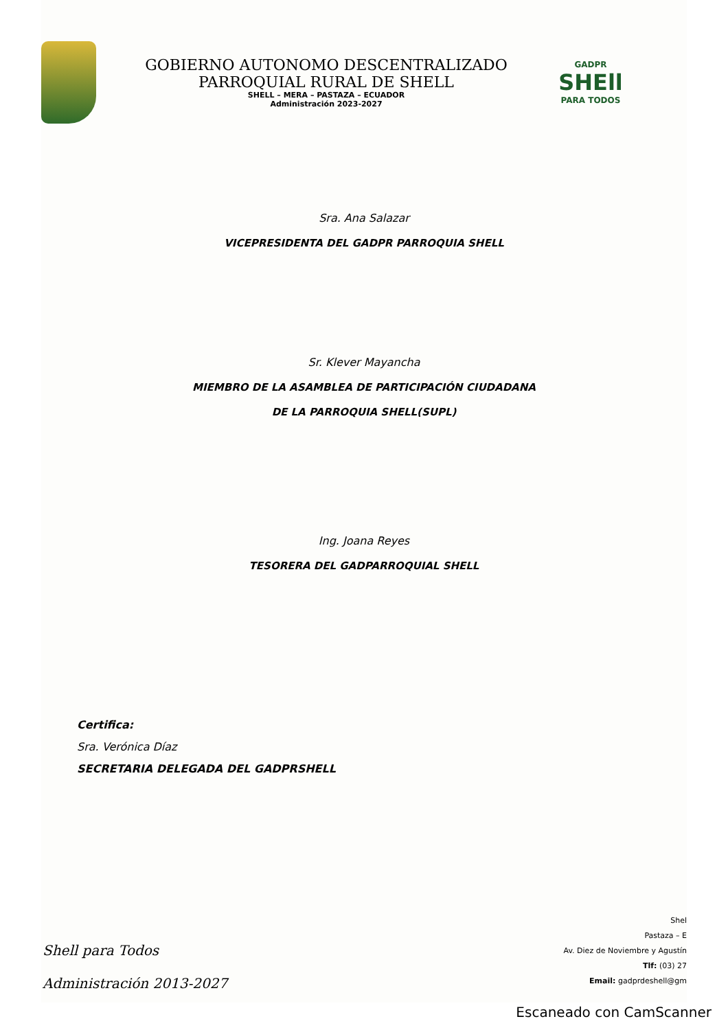GOBIERNO AUTONOMO DESCENTRALIZADO
PARROQUIAL RURAL DE SHELL
SHELL – MERA – PASTAZA – ECUADOR
Administración 2023-2027
GADPR
SHEll
PARA TODOS
Sra. Ana Salazar
VICEPRESIDENTA DEL GADPR PARROQUIA SHELL
Sr. Klever Mayancha
MIEMBRO DE LA ASAMBLEA DE PARTICIPACIÓN CIUDADANA
DE LA PARROQUIA SHELL(SUPL)
Ing. Joana Reyes
TESORERA DEL GADPARROQUIAL SHELL
Certifica:
Sra. Verónica Díaz
SECRETARIA DELEGADA DEL GADPRSHELL
Shell para Todos
Administración 2013-2027
Shel
Pastaza – E
Av. Diez de Noviembre y Agustín
Tlf: (03) 27
Email: gadprdeshell@gm
Escaneado con CamScanner